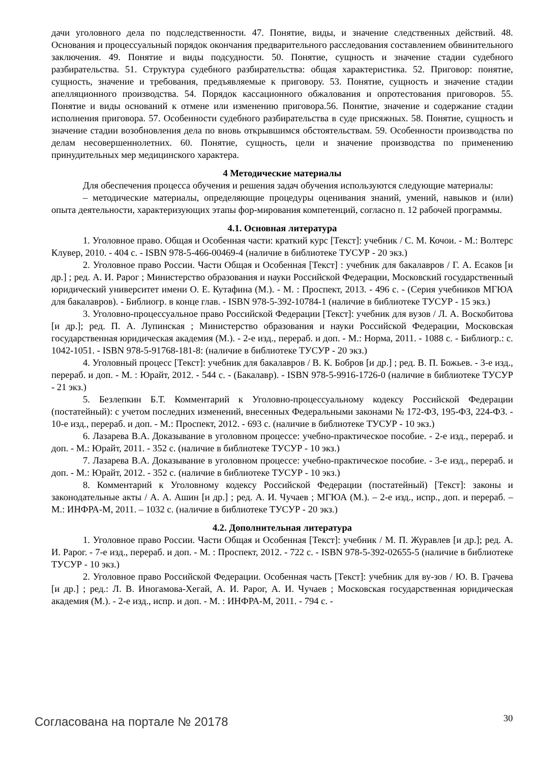дачи уголовного дела по подследственности. 47. Понятие, виды, и значение следственных действий. 48. Основания и процессуальный порядок окончания предварительного расследования составлением обвинительного заключения. 49. Понятие и виды подсудности. 50. Понятие, сущность и значение стадии судебного разбирательства. 51. Структура судебного разбирательства: общая характеристика. 52. Приговор: понятие, сущность, значение и требования, предъявляемые к приговору. 53. Понятие, сущность и значение стадии апелляционного производства. 54. Порядок кассационного обжалования и опротестования приговоров. 55. Понятие и виды оснований к отмене или изменению приговора.56. Понятие, значение и содержание стадии исполнения приговора. 57. Особенности судебного разбирательства в суде присяжных. 58. Понятие, сущность и значение стадии возобновления дела по вновь открывшимся обстоятельствам. 59. Особенности производства по делам несовершеннолетних. 60. Понятие, сущность, цели и значение производства по применению принудительных мер медицинского характера.
4 Методические материалы
Для обеспечения процесса обучения и решения задач обучения используются следующие материалы:
– методические материалы, определяющие процедуры оценивания знаний, умений, навыков и (или) опыта деятельности, характеризующих этапы фор-мирования компетенций, согласно п. 12 рабочей программы.
4.1. Основная литература
1. Уголовное право. Общая и Особенная части: краткий курс [Текст]: учебник / С. М. Кочои. - М.: Волтерс Клувер, 2010. - 404 с. - ISBN 978-5-466-00469-4 (наличие в библиотеке ТУСУР - 20 экз.)
2. Уголовное право России. Части Общая и Особенная [Текст] : учебник для бакалавров / Г. А. Есаков [и др.] ; ред. А. И. Рарог ; Министерство образования и науки Российской Федерации, Московский государственный юридический университет имени О. Е. Кутафина (М.). - М. : Проспект, 2013. - 496 с. - (Серия учебников МГЮА для бакалавров). - Библиогр. в конце глав. - ISBN 978-5-392-10784-1 (наличие в библиотеке ТУСУР - 15 экз.)
3. Уголовно-процессуальное право Российской Федерации [Текст]: учебник для вузов / Л. А. Воскобитова [и др.]; ред. П. А. Лупинская ; Министерство образования и науки Российской Федерации, Московская государственная юридическая академия (М.). - 2-е изд., перераб. и доп. - М.: Норма, 2011. - 1088 с. - Библиогр.: с. 1042-1051. - ISBN 978-5-91768-181-8: (наличие в библиотеке ТУСУР - 20 экз.)
4. Уголовный процесс [Текст]: учебник для бакалавров / В. К. Бобров [и др.] ; ред. В. П. Божьев. - 3-е изд., перераб. и доп. - М. : Юрайт, 2012. - 544 с. - (Бакалавр). - ISBN 978-5-9916-1726-0 (наличие в библиотеке ТУСУР - 21 экз.)
5. Безлепкин Б.Т. Комментарий к Уголовно-процессуальному кодексу Российской Федерации (постатейный): с учетом последних изменений, внесенных Федеральными законами № 172-ФЗ, 195-ФЗ, 224-ФЗ. - 10-е изд., перераб. и доп. - М.: Проспект, 2012. - 693 с. (наличие в библиотеке ТУСУР - 10 экз.)
6. Лазарева В.А. Доказывание в уголовном процессе: учебно-практическое пособие. - 2-е изд., перераб. и доп. - М.: Юрайт, 2011. - 352 с. (наличие в библиотеке ТУСУР - 10 экз.)
7. Лазарева В.А. Доказывание в уголовном процессе: учебно-практическое пособие. - 3-е изд., перераб. и доп. - М.: Юрайт, 2012. - 352 с. (наличие в библиотеке ТУСУР - 10 экз.)
8. Комментарий к Уголовному кодексу Российской Федерации (постатейный) [Текст]: законы и законодательные акты / А. А. Ашин [и др.] ; ред. А. И. Чучаев ; МГЮА (М.). – 2-е изд., испр., доп. и перераб. – М.: ИНФРА-М, 2011. – 1032 с. (наличие в библиотеке ТУСУР - 20 экз.)
4.2. Дополнительная литература
1. Уголовное право России. Части Общая и Особенная [Текст]: учебник / М. П. Журавлев [и др.]; ред. А. И. Рарог. - 7-е изд., перераб. и доп. - М. : Проспект, 2012. - 722 с. - ISBN 978-5-392-02655-5 (наличие в библиотеке ТУСУР - 10 экз.)
2. Уголовное право Российской Федерации. Особенная часть [Текст]: учебник для ву-зов / Ю. В. Грачева [и др.] ; ред.: Л. В. Иногамова-Хегай, А. И. Рарог, А. И. Чучаев ; Московская государственная юридическая академия (М.). - 2-е изд., испр. и доп. - М. : ИНФРА-М, 2011. - 794 с. -
Согласована на портале № 20178 30